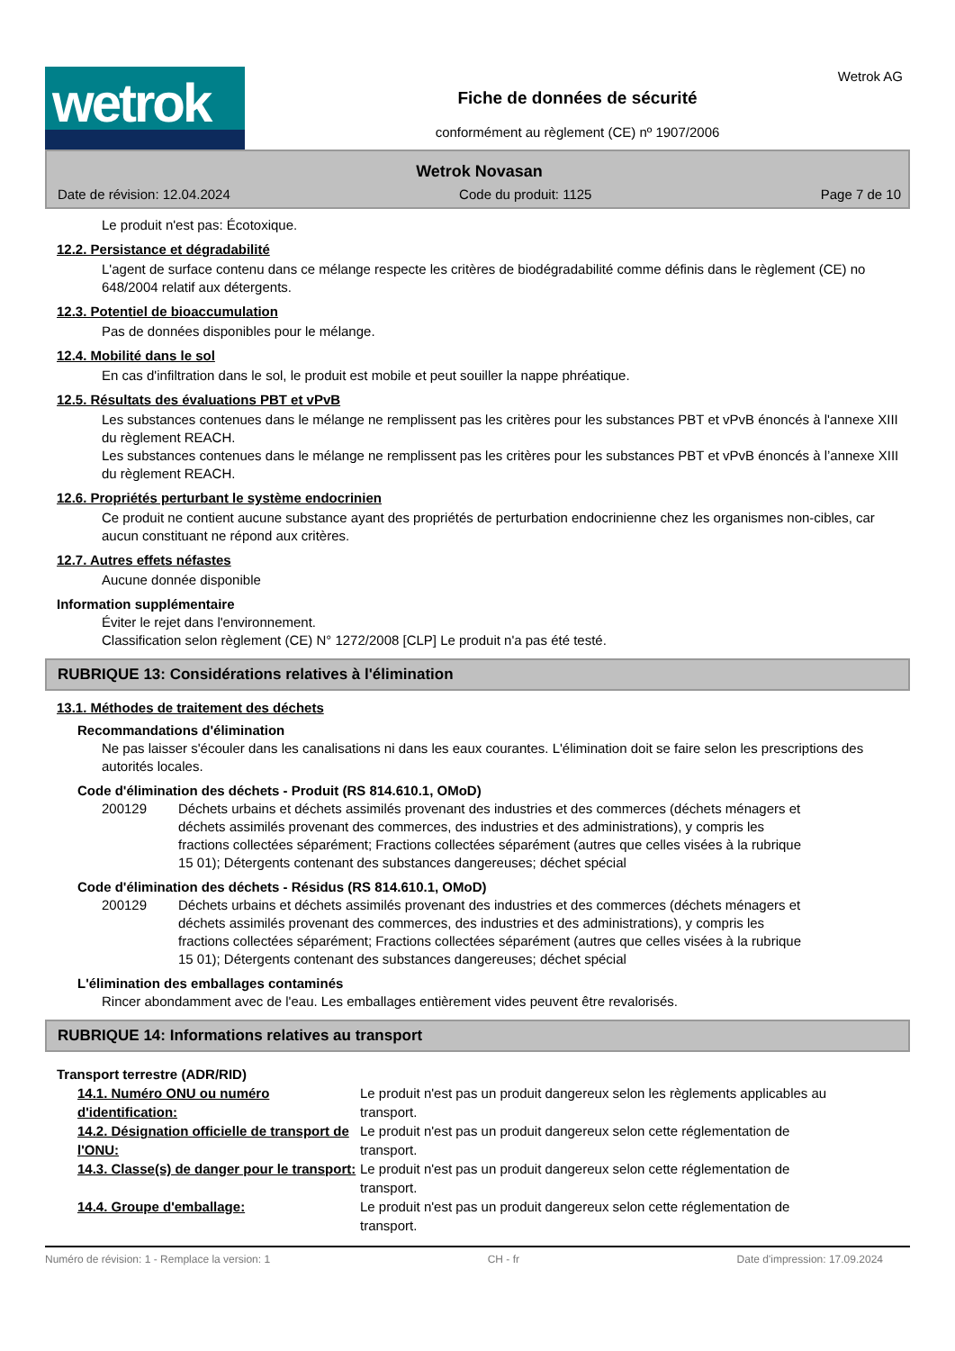wetrok
Fiche de données de sécurité
conformément au règlement (CE) nº 1907/2006
Wetrok AG
Wetrok Novasan
Date de révision: 12.04.2024 Code du produit: 1125 Page 7 de 10
Le produit n'est pas: Écotoxique.
12.2. Persistance et dégradabilité
L'agent de surface contenu dans ce mélange respecte les critères de biodégradabilité comme définis dans le règlement (CE) no 648/2004 relatif aux détergents.
12.3. Potentiel de bioaccumulation
Pas de données disponibles pour le mélange.
12.4. Mobilité dans le sol
En cas d'infiltration dans le sol, le produit est mobile et peut souiller la nappe phréatique.
12.5. Résultats des évaluations PBT et vPvB
Les substances contenues dans le mélange ne remplissent pas les critères pour les substances PBT et vPvB énoncés à l'annexe XIII du règlement REACH.
Les substances contenues dans le mélange ne remplissent pas les critères pour les substances PBT et vPvB énoncés à l’annexe XIII du règlement REACH.
12.6. Propriétés perturbant le système endocrinien
Ce produit ne contient aucune substance ayant des propriétés de perturbation endocrinienne chez les organismes non-cibles, car aucun constituant ne répond aux critères.
12.7. Autres effets néfastes
Aucune donnée disponible
Information supplémentaire
Éviter le rejet dans l'environnement.
Classification selon règlement (CE) N° 1272/2008 [CLP] Le produit n'a pas été testé.
RUBRIQUE 13: Considérations relatives à l'élimination
13.1. Méthodes de traitement des déchets
Recommandations d'élimination
Ne pas laisser s'écouler dans les canalisations ni dans les eaux courantes. L'élimination doit se faire selon les prescriptions des autorités locales.
Code d'élimination des déchets - Produit (RS 814.610.1, OMoD)
200129 Déchets urbains et déchets assimilés provenant des industries et des commerces (déchets ménagers et déchets assimilés provenant des commerces, des industries et des administrations), y compris les fractions collectées séparément; Fractions collectées séparément (autres que celles visées à la rubrique 15 01); Détergents contenant des substances dangereuses; déchet spécial
Code d'élimination des déchets - Résidus (RS 814.610.1, OMoD)
200129 Déchets urbains et déchets assimilés provenant des industries et des commerces (déchets ménagers et déchets assimilés provenant des commerces, des industries et des administrations), y compris les fractions collectées séparément; Fractions collectées séparément (autres que celles visées à la rubrique 15 01); Détergents contenant des substances dangereuses; déchet spécial
L'élimination des emballages contaminés
Rincer abondamment avec de l'eau. Les emballages entièrement vides peuvent être revalorisés.
RUBRIQUE 14: Informations relatives au transport
Transport terrestre (ADR/RID)
14.1. Numéro ONU ou numéro d'identification: Le produit n'est pas un produit dangereux selon les règlements applicables au transport.
14.2. Désignation officielle de transport de l'ONU: Le produit n'est pas un produit dangereux selon cette réglementation de transport.
14.3. Classe(s) de danger pour le transport: Le produit n'est pas un produit dangereux selon cette réglementation de transport.
14.4. Groupe d'emballage: Le produit n'est pas un produit dangereux selon cette réglementation de transport.
Numéro de révision: 1 - Remplace la version: 1 CH - fr Date d'impression: 17.09.2024